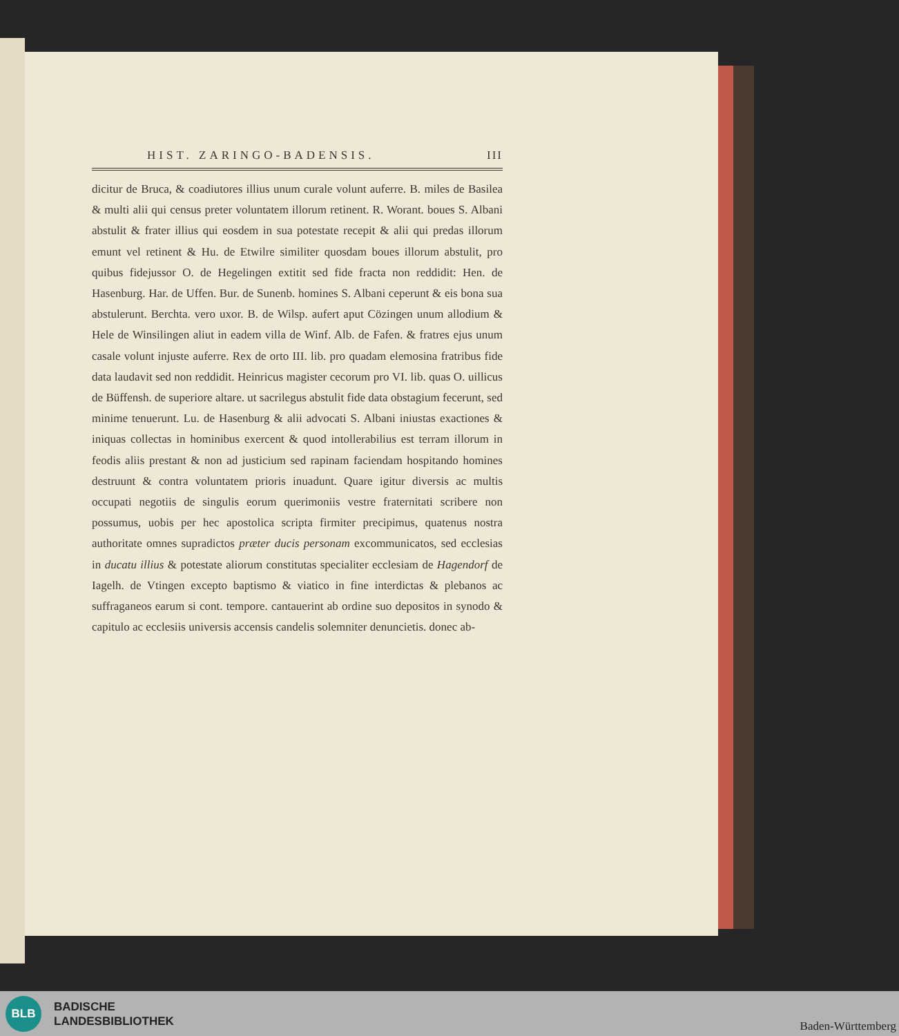HIST. ZARINGO-BADENSIS. III
dicitur de Bruca, & coadiutores illius unum curale volunt auferre. B. miles de Basilea & multi alii qui census preter voluntatem illorum retinent. R. Worant. boues S. Albani abstulit & frater illius qui eosdem in sua potestate recepit & alii qui predas illorum emunt vel retinent & Hu. de Etwilre similiter quosdam boues illorum abstulit, pro quibus fidejussor O. de Hegelingen extitit sed fide fracta non reddidit: Hen. de Hasenburg. Har. de Uffen. Bur. de Sunenb. homines S. Albani ceperunt & eis bona sua abstulerunt. Berchta. vero uxor. B. de Wilsp. aufert aput Cözingen unum allodium & Hele de Winsilingen aliut in eadem villa de Winf. Alb. de Fafen. & fratres ejus unum casale volunt injuste auferre. Rex de orto III. lib. pro quadam elemosina fratribus fide data laudavit sed non reddidit. Heinricus magister cecorum pro VI. lib. quas O. uillicus de Büffensh. de superiore altare. ut sacrilegus abstulit fide data obstagium fecerunt, sed minime tenuerunt. Lu. de Hasenburg & alii advocati S. Albani iniustas exactiones & iniquas collectas in hominibus exercent & quod intollerabilius est terram illorum in feodis aliis prestant & non ad justicium sed rapinam faciendam hospitando homines destruunt & contra voluntatem prioris inuadunt. Quare igitur diversis ac multis occupati negotiis de singulis eorum querimoniis vestre fraternitati scribere non possumus, uobis per hec apostolica scripta firmiter precipimus, quatenus nostra authoritate omnes supradictos præter ducis personam excommunicatos, sed ecclesias in ducatu illius & potestate aliorum constitutas specialiter ecclesiam de Hagendorf de Iagelh. de Vtingen excepto baptismo & viatico in fine interdictas & plebanos ac suffraganeos earum si cont. tempore. cantauerint ab ordine suo depositos in synodo & capitulo ac ecclesiis universis accensis candelis solemniter denuncietis. donec ab-
BLB
BADISCHE
LANDESBIBLIOTHEK
Baden-Württemberg